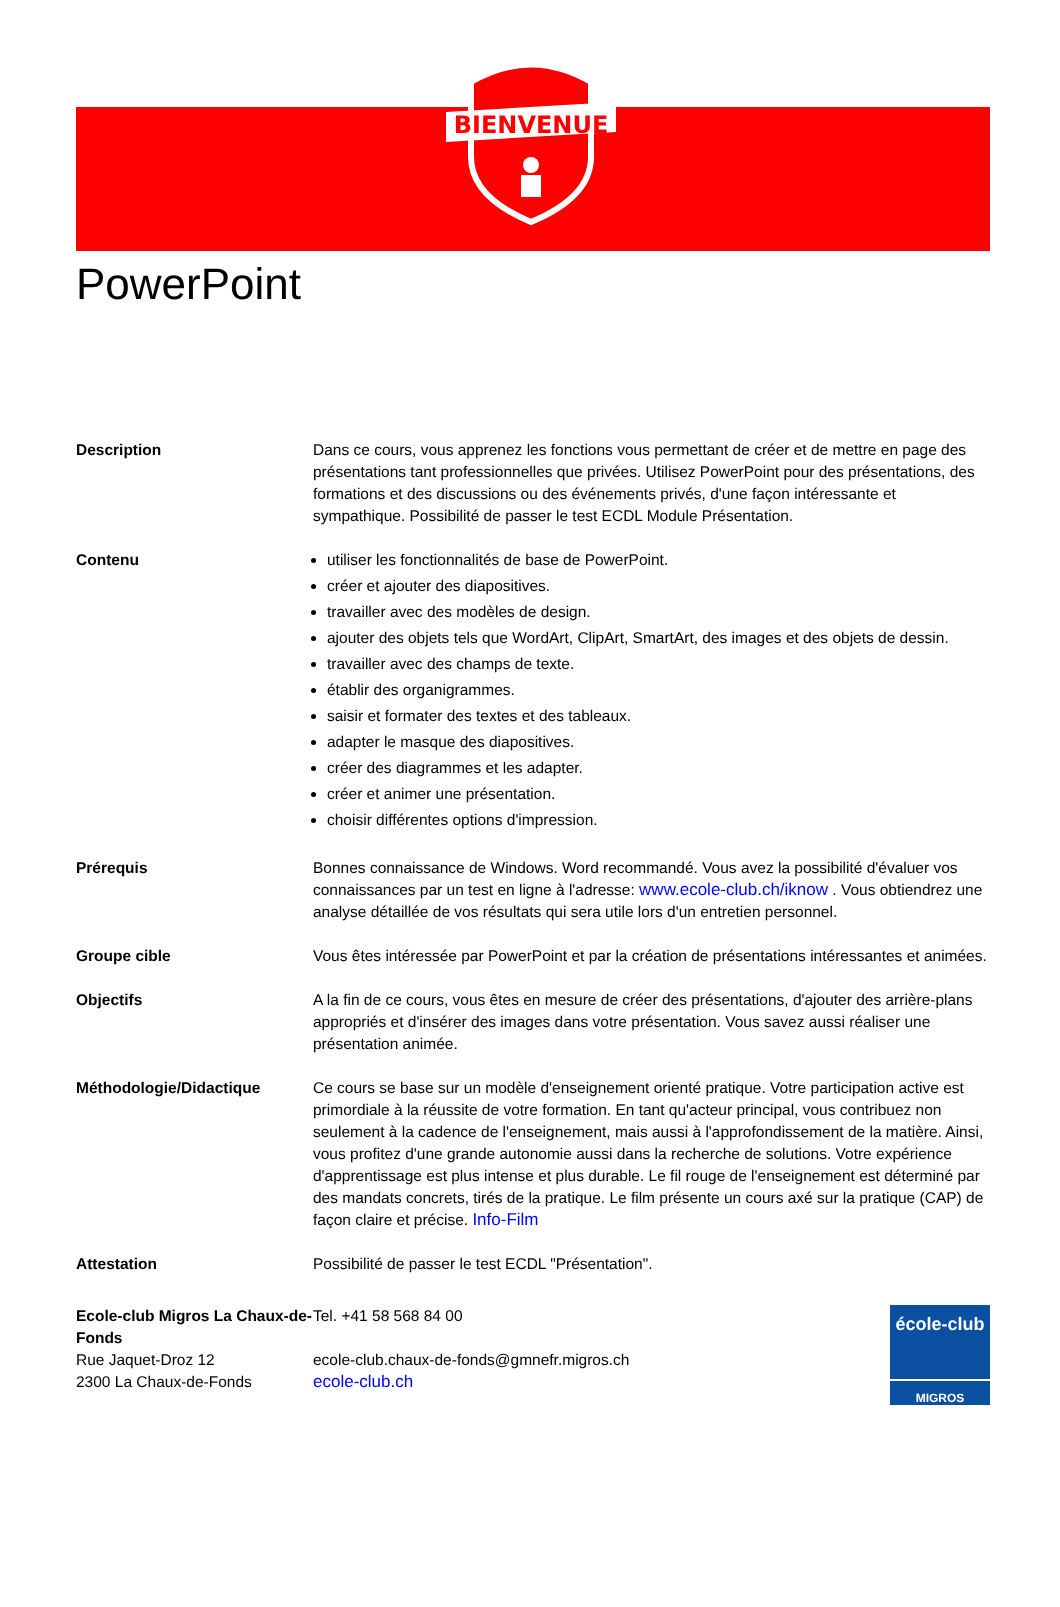BIENVENUE
PowerPoint
Description Dans ce cours, vous apprenez les fonctions vous permettant de créer et de mettre en page des présentations tant professionnelles que privées. Utilisez PowerPoint pour des présentations, des formations et des discussions ou des événements privés, d'une façon intéressante et sympathique. Possibilité de passer le test ECDL Module Présentation.
Contenu utiliser les fonctionnalités de base de PowerPoint.
créer et ajouter des diapositives.
travailler avec des modèles de design.
ajouter des objets tels que WordArt, ClipArt, SmartArt, des images et des objets de dessin.
travailler avec des champs de texte.
établir des organigrammes.
saisir et formater des textes et des tableaux.
adapter le masque des diapositives.
créer des diagrammes et les adapter.
créer et animer une présentation.
choisir différentes options d'impression.
Prérequis Bonnes connaissance de Windows. Word recommandé. Vous avez la possibilité d'évaluer vos connaissances par un test en ligne à l'adresse: www.ecole-club.ch/iknow . Vous obtiendrez une analyse détaillée de vos résultats qui sera utile lors d'un entretien personnel.
Groupe cible Vous êtes intéressée par PowerPoint et par la création de présentations intéressantes et animées.
Objectifs A la fin de ce cours, vous êtes en mesure de créer des présentations, d'ajouter des arrière-plans appropriés et d'insérer des images dans votre présentation. Vous savez aussi réaliser une présentation animée.
Méthodologie/Didactique Ce cours se base sur un modèle d'enseignement orienté pratique. Votre participation active est primordiale à la réussite de votre formation. En tant qu'acteur principal, vous contribuez non seulement à la cadence de l'enseignement, mais aussi à l'approfondissement de la matière. Ainsi, vous profitez d'une grande autonomie aussi dans la recherche de solutions. Votre expérience d'apprentissage est plus intense et plus durable. Le fil rouge de l'enseignement est déterminé par des mandats concrets, tirés de la pratique. Le film présente un cours axé sur la pratique (CAP) de façon claire et précise. Info-Film
Attestation Possibilité de passer le test ECDL "Présentation".
Ecole-club Migros La Chaux-de-Fonds
Rue Jaquet-Droz 12
2300 La Chaux-de-Fonds
Tel. +41 58 568 84 00
ecole-club.chaux-de-fonds@gmnefr.migros.ch
ecole-club.ch
école-club
MIGROS